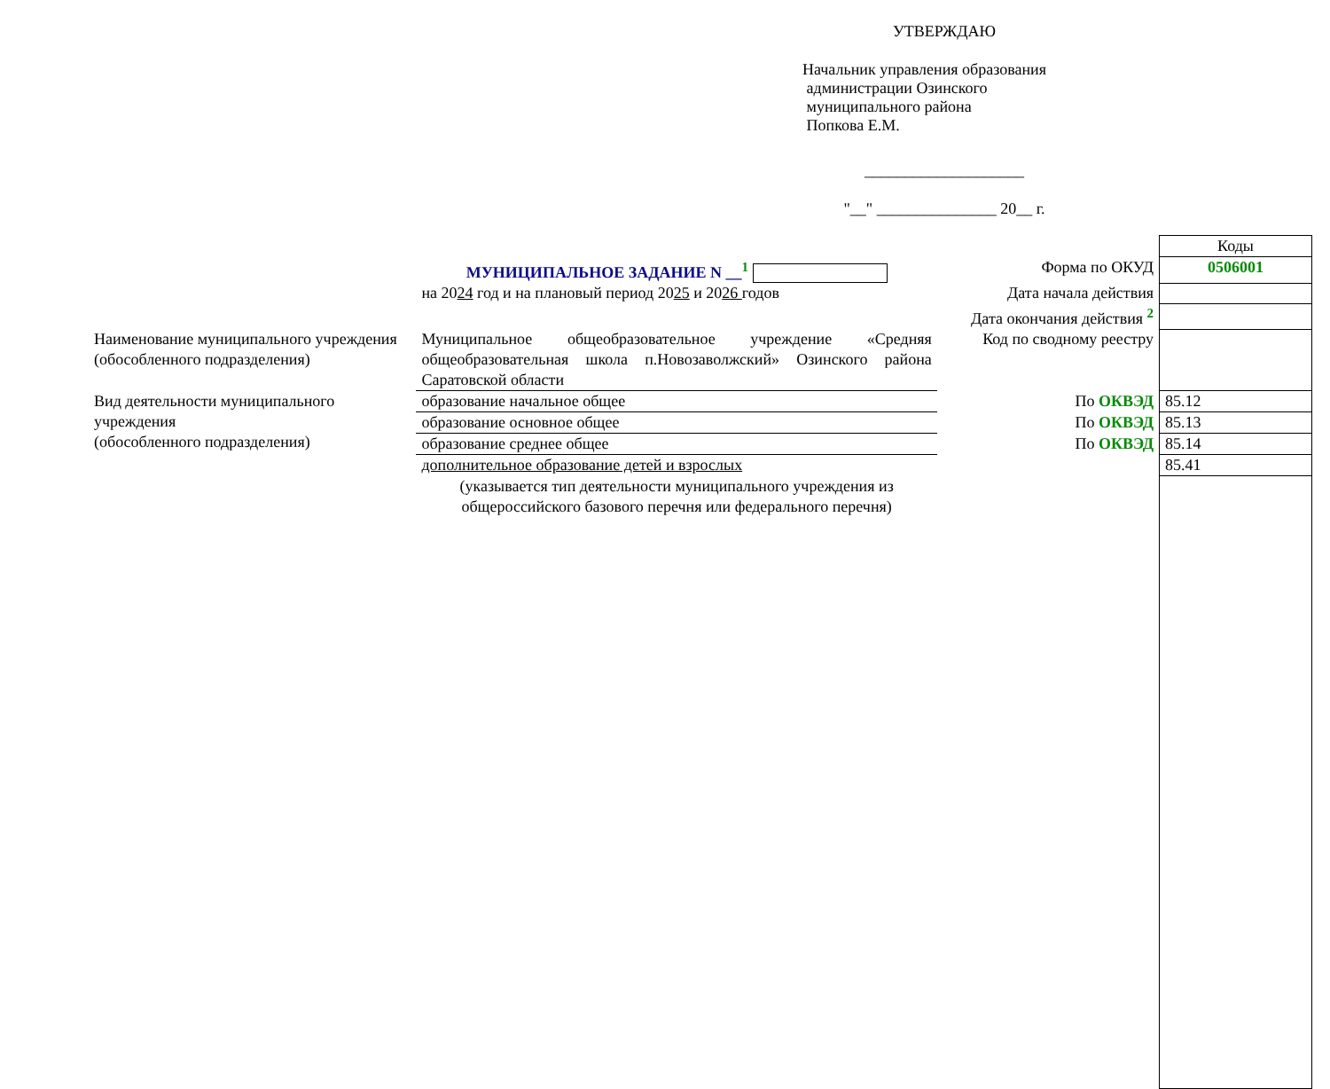УТВЕРЖДАЮ
Начальник управления образования
администрации Озинского
муниципального района
Попкова Е.М.
____________________
"__" _______________ 20__ г.
| | | | Коды |
| | МУНИЦИПАЛЬНОЕ ЗАДАНИЕ N __<sup>1</sup> | Форма по ОКУД | 0506001 |
| | на 20 24 год и на плановый период 20 25 и 20 26 годов | Дата начала действия | |
| | | Дата окончания действия <sup>2</sup> | |
| Наименование муниципального учреждения (обособленного подразделения) | Муниципальное общеобразовательное учреждение «Средняя общеобразовательная школа п.Новозаволжский» Озинского района Саратовской области | Код по сводному реестру | |
| Вид деятельности муниципального учреждения (обособленного подразделения) | образование начальное общее | По ОКВЭД | 85.12 |
| | образование основное общее | По ОКВЭД | 85.13 |
| | образование среднее общее | По ОКВЭД | 85.14 |
| | дополнительное образование детей и взрослых | | 85.41 |
| | (указывается тип деятельности муниципального учреждения из общероссийского базового перечня или федерального перечня) | | |